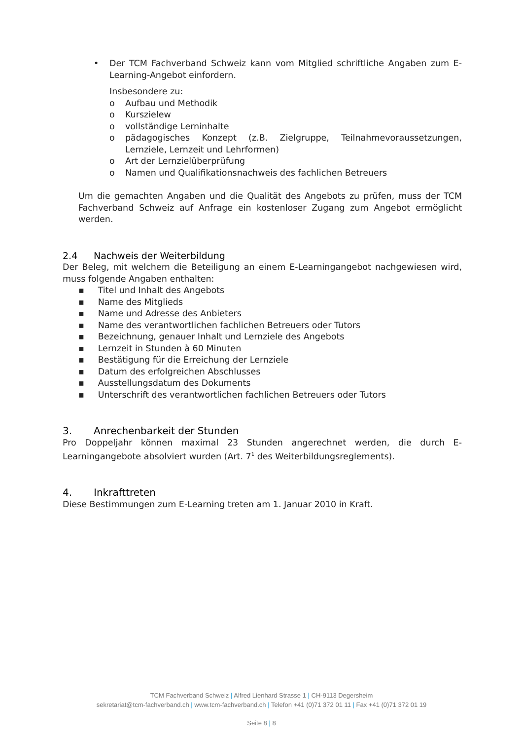• Der TCM Fachverband Schweiz kann vom Mitglied schriftliche Angaben zum E-Learning-Angebot einfordern.
Insbesondere zu:
o Aufbau und Methodik
o Kurszielew
o vollständige Lerninhalte
o pädagogisches Konzept (z.B. Zielgruppe, Teilnahmevoraussetzungen, Lernziele, Lernzeit und Lehrformen)
o Art der Lernzielüberprüfung
o Namen und Qualifikationsnachweis des fachlichen Betreuers
Um die gemachten Angaben und die Qualität des Angebots zu prüfen, muss der TCM Fachverband Schweiz auf Anfrage ein kostenloser Zugang zum Angebot ermöglicht werden.
2.4 Nachweis der Weiterbildung
Der Beleg, mit welchem die Beteiligung an einem E-Learningangebot nachgewiesen wird, muss folgende Angaben enthalten:
▪ Titel und Inhalt des Angebots
▪ Name des Mitglieds
▪ Name und Adresse des Anbieters
▪ Name des verantwortlichen fachlichen Betreuers oder Tutors
▪ Bezeichnung, genauer Inhalt und Lernziele des Angebots
▪ Lernzeit in Stunden à 60 Minuten
▪ Bestätigung für die Erreichung der Lernziele
▪ Datum des erfolgreichen Abschlusses
▪ Ausstellungsdatum des Dokuments
▪ Unterschrift des verantwortlichen fachlichen Betreuers oder Tutors
3. Anrechenbarkeit der Stunden
Pro Doppeljahr können maximal 23 Stunden angerechnet werden, die durch E-Learningangebote absolviert wurden (Art. 7<sup>1</sup> des Weiterbildungsreglements).
4. Inkrafttreten
Diese Bestimmungen zum E-Learning treten am 1. Januar 2010 in Kraft.
TCM Fachverband Schweiz | Alfred Lienhard Strasse 1 | CH-9113 Degersheim
sekretariat@tcm-fachverband.ch | www.tcm-fachverband.ch | Telefon +41 (0)71 372 01 11 | Fax +41 (0)71 372 01 19
Seite 8 | 8